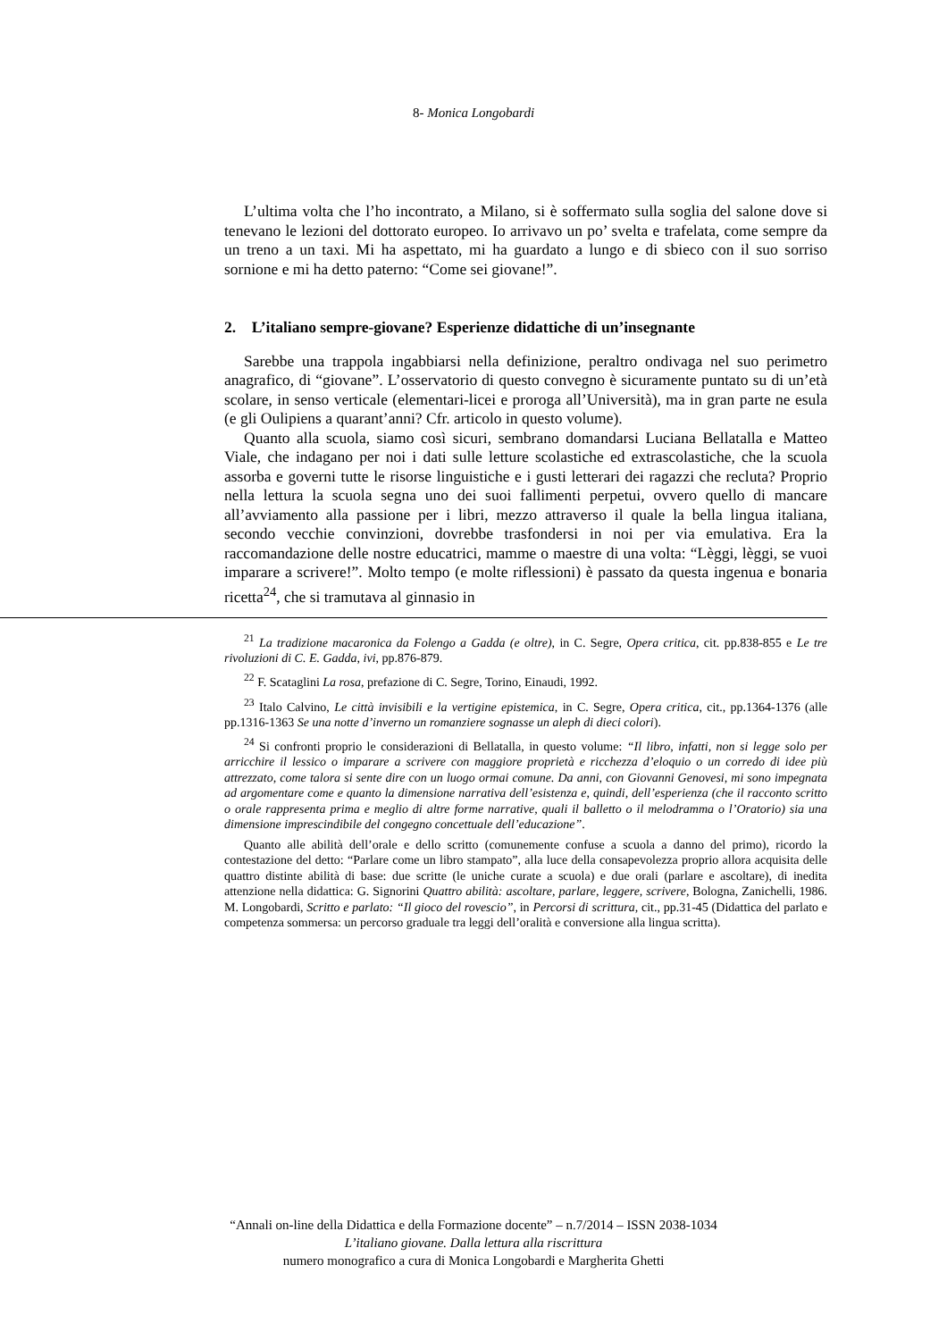8- Monica Longobardi
L’ultima volta che l’ho incontrato, a Milano, si è soffermato sulla soglia del salone dove si tenevano le lezioni del dottorato europeo. Io arrivavo un po’ svelta e trafelata, come sempre da un treno a un taxi. Mi ha aspettato, mi ha guardato a lungo e di sbieco con il suo sorriso sornione e mi ha detto paterno: “Come sei giovane!”.
2. L’italiano sempre-giovane? Esperienze didattiche di un’insegnante
Sarebbe una trappola ingabbiarsi nella definizione, peraltro ondivaga nel suo perimetro anagrafico, di “giovane”. L’osservatorio di questo convegno è sicuramente puntato su di un’età scolare, in senso verticale (elementari-licei e proroga all’Università), ma in gran parte ne esula (e gli Oulipiens a quarant’anni? Cfr. articolo in questo volume).
Quanto alla scuola, siamo così sicuri, sembrano domandarsi Luciana Bellatalla e Matteo Viale, che indagano per noi i dati sulle letture scolastiche ed extrascolastiche, che la scuola assorba e governi tutte le risorse linguistiche e i gusti letterari dei ragazzi che recluta? Proprio nella lettura la scuola segna uno dei suoi fallimenti perpetui, ovvero quello di mancare all’avviamento alla passione per i libri, mezzo attraverso il quale la bella lingua italiana, secondo vecchie convinzioni, dovrebbe trasfondersi in noi per via emulativa. Era la raccomandazione delle nostre educatrici, mamme o maestre di una volta: “Lèggi, lèggi, se vuoi imparare a scrivere!”. Molto tempo (e molte riflessioni) è passato da questa ingenua e bonaria ricetta<sup>24</sup>, che si tramutava al ginnasio in
<sup>21</sup> La tradizione macaronica da Folengo a Gadda (e oltre), in C. Segre, Opera critica, cit. pp.838-855 e Le tre rivoluzioni di C. E. Gadda, ivi, pp.876-879.
<sup>22</sup> F. Scataglini La rosa, prefazione di C. Segre, Torino, Einaudi, 1992.
<sup>23</sup> Italo Calvino, Le città invisibili e la vertigine epistemica, in C. Segre, Opera critica, cit., pp.1364-1376 (alle pp.1316-1363 Se una notte d’inverno un romanziere sognasse un aleph di dieci colori).
<sup>24</sup> Si confronti proprio le considerazioni di Bellatalla, in questo volume: “Il libro, infatti, non si legge solo per arricchire il lessico o imparare a scrivere con maggiore proprietà e ricchezza d’eloquio o un corredo di idee più attrezzato, come talora si sente dire con un luogo ormai comune. Da anni, con Giovanni Genovesi, mi sono impegnata ad argomentare come e quanto la dimensione narrativa dell’esistenza e, quindi, dell’esperienza (che il racconto scritto o orale rappresenta prima e meglio di altre forme narrative, quali il balletto o il melodramma o l’Oratorio) sia una dimensione imprescindibile del congegno concettuale dell’educazione”.
Quanto alle abilità dell’orale e dello scritto (comunemente confuse a scuola a danno del primo), ricordo la contestazione del detto: “Parlare come un libro stampato”, alla luce della consapevolezza proprio allora acquisita delle quattro distinte abilità di base: due scritte (le uniche curate a scuola) e due orali (parlare e ascoltare), di inedita attenzione nella didattica: G. Signorini Quattro abilità: ascoltare, parlare, leggere, scrivere, Bologna, Zanichelli, 1986. M. Longobardi, Scritto e parlato: “Il gioco del rovescio”, in Percorsi di scrittura, cit., pp.31-45 (Didattica del parlato e competenza sommersa: un percorso graduale tra leggi dell’oralità e conversione alla lingua scritta).
“Annali on-line della Didattica e della Formazione docente” – n.7/2014 – ISSN 2038-1034
L’italiano giovane. Dalla lettura alla riscrittura
numero monografico a cura di Monica Longobardi e Margherita Ghetti